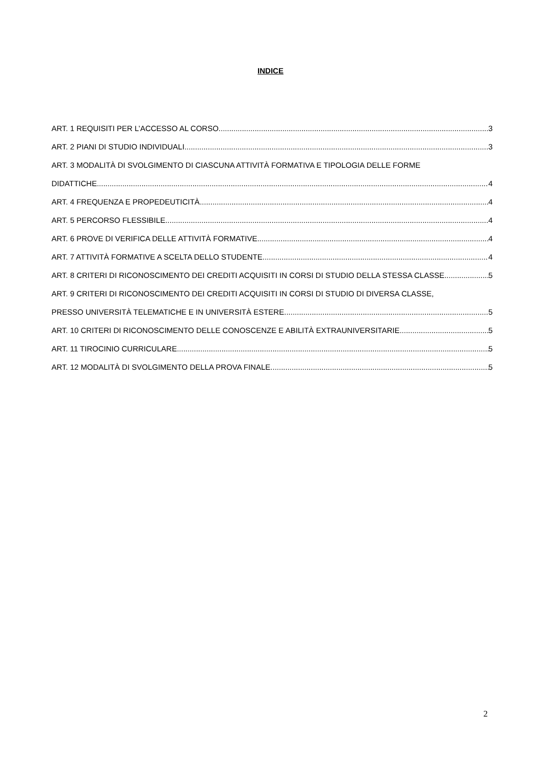INDICE
ART. 1 REQUISITI PER L’ACCESSO AL CORSO 3
ART. 2 PIANI DI STUDIO INDIVIDUALI 3
ART. 3 MODALITÀ DI SVOLGIMENTO DI CIASCUNA ATTIVITÀ FORMATIVA E TIPOLOGIA DELLE FORME
DIDATTICHE 4
ART. 4 FREQUENZA E PROPEDEUTICITÀ 4
ART. 5 PERCORSO FLESSIBILE 4
ART. 6 PROVE DI VERIFICA DELLE ATTIVITÀ FORMATIVE 4
ART. 7 ATTIVITÀ FORMATIVE A SCELTA DELLO STUDENTE 4
ART. 8 CRITERI DI RICONOSCIMENTO DEI CREDITI ACQUISITI IN CORSI DI STUDIO DELLA STESSA CLASSE 5
ART. 9 CRITERI DI RICONOSCIMENTO DEI CREDITI ACQUISITI IN CORSI DI STUDIO DI DIVERSA CLASSE,
PRESSO UNIVERSITÀ TELEMATICHE E IN UNIVERSITÀ ESTERE 5
ART. 10 CRITERI DI RICONOSCIMENTO DELLE CONOSCENZE E ABILITÀ EXTRAUNIVERSITARIE 5
ART. 11 TIROCINIO CURRICULARE 5
ART. 12 MODALITÀ DI SVOLGIMENTO DELLA PROVA FINALE 5
2